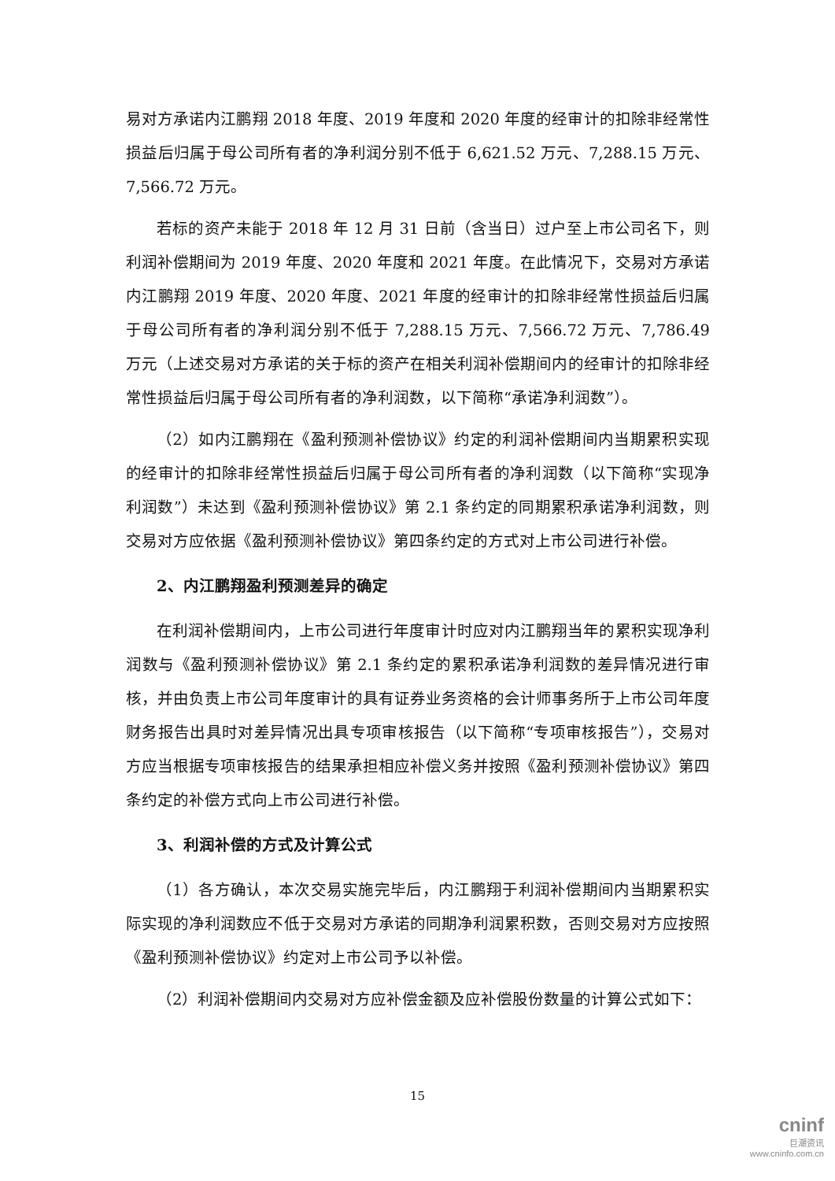易对方承诺内江鹏翔 2018 年度、2019 年度和 2020 年度的经审计的扣除非经常性损益后归属于母公司所有者的净利润分别不低于 6,621.52 万元、7,288.15 万元、7,566.72 万元。
若标的资产未能于 2018 年 12 月 31 日前（含当日）过户至上市公司名下，则利润补偿期间为 2019 年度、2020 年度和 2021 年度。在此情况下，交易对方承诺内江鹏翔 2019 年度、2020 年度、2021 年度的经审计的扣除非经常性损益后归属于母公司所有者的净利润分别不低于 7,288.15 万元、7,566.72 万元、7,786.49 万元（上述交易对方承诺的关于标的资产在相关利润补偿期间内的经审计的扣除非经常性损益后归属于母公司所有者的净利润数，以下简称“承诺净利润数”）。
（2）如内江鹏翔在《盈利预测补偿协议》约定的利润补偿期间内当期累积实现的经审计的扣除非经常性损益后归属于母公司所有者的净利润数（以下简称“实现净利润数”）未达到《盈利预测补偿协议》第 2.1 条约定的同期累积承诺净利润数，则交易对方应依据《盈利预测补偿协议》第四条约定的方式对上市公司进行补偿。
2、内江鹏翔盈利预测差异的确定
在利润补偿期间内，上市公司进行年度审计时应对内江鹏翔当年的累积实现净利润数与《盈利预测补偿协议》第 2.1 条约定的累积承诺净利润数的差异情况进行审核，并由负责上市公司年度审计的具有证券业务资格的会计师事务所于上市公司年度财务报告出具时对差异情况出具专项审核报告（以下简称“专项审核报告”），交易对方应当根据专项审核报告的结果承担相应补偿义务并按照《盈利预测补偿协议》第四条约定的补偿方式向上市公司进行补偿。
3、利润补偿的方式及计算公式
（1）各方确认，本次交易实施完毕后，内江鹏翔于利润补偿期间内当期累积实际实现的净利润数应不低于交易对方承诺的同期净利润累积数，否则交易对方应按照《盈利预测补偿协议》约定对上市公司予以补偿。
（2）利润补偿期间内交易对方应补偿金额及应补偿股份数量的计算公式如下：
15
cninf
巨潮资讯
www.cninfo.com.cn